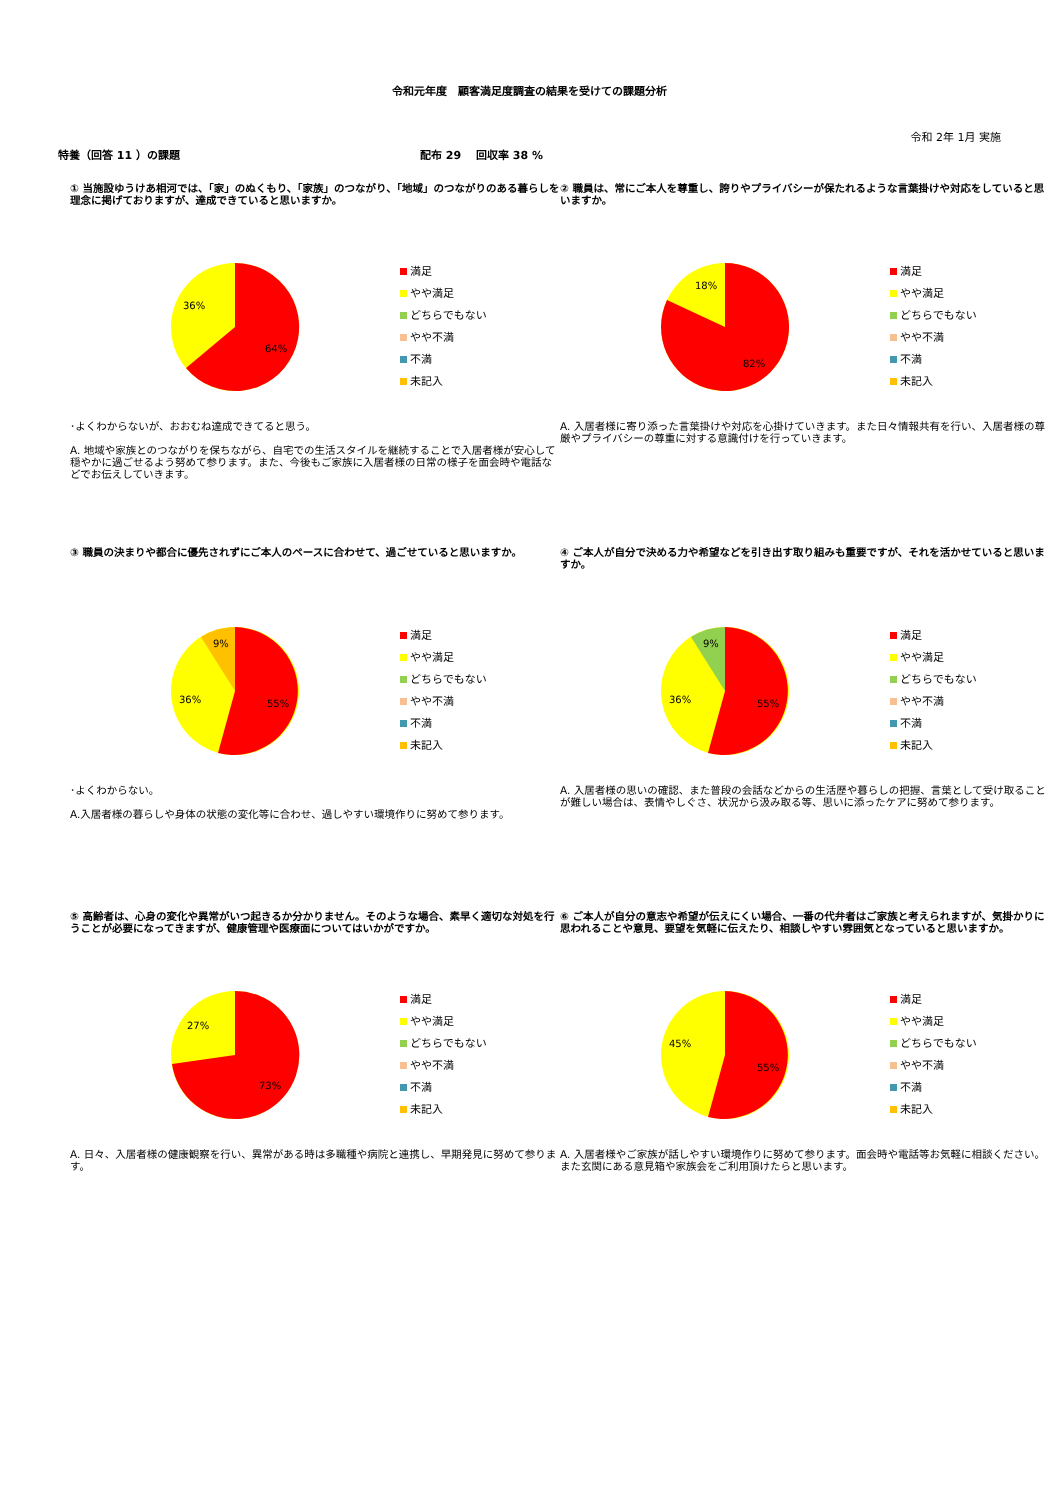令和元年度　顧客満足度調査の結果を受けての課題分析
令和 2年 1月 実施
特養（回答 11 ）の課題 配布 29　 回収率 38 %
① 当施設ゆうけあ相河では、「家」のぬくもり、「家族」のつながり、「地域」のつながりのある暮らしを理念に掲げておりますが、達成できていると思いますか。
36%
64%
満足
やや満足
どちらでもない
やや不満
不満
未記入
･よくわからないが、おおむね達成できてると思う。
A. 地域や家族とのつながりを保ちながら、自宅での生活スタイルを継続することで入居者様が安心して穏やかに過ごせるよう努めて参ります。また、今後もご家族に入居者様の日常の様子を面会時や電話などでお伝えしていきます。
② 職員は、常にご本人を尊重し、誇りやプライバシーが保たれるような言葉掛けや対応をしていると思いますか。
18%
82%
満足
やや満足
どちらでもない
やや不満
不満
未記入
A. 入居者様に寄り添った言葉掛けや対応を心掛けていきます。また日々情報共有を行い、入居者様の尊厳やプライバシーの尊重に対する意識付けを行っていきます。
③ 職員の決まりや都合に優先されずにご本人のペースに合わせて、過ごせていると思いますか。
9%
36%
55%
満足
やや満足
どちらでもない
やや不満
不満
未記入
･よくわからない。
A.入居者様の暮らしや身体の状態の変化等に合わせ、過しやすい環境作りに努めて参ります。
④ ご本人が自分で決める力や希望などを引き出す取り組みも重要ですが、それを活かせていると思いますか。
9%
36%
55%
満足
やや満足
どちらでもない
やや不満
不満
未記入
A. 入居者様の思いの確認、また普段の会話などからの生活歴や暮らしの把握、言葉として受け取ることが難しい場合は、表情やしぐさ、状況から汲み取る等、思いに添ったケアに努めて参ります。
⑤ 高齢者は、心身の変化や異常がいつ起きるか分かりません。そのような場合、素早く適切な対処を行うことが必要になってきますが、健康管理や医療面についてはいかがですか。
27%
73%
満足
やや満足
どちらでもない
やや不満
不満
未記入
A. 日々、入居者様の健康観察を行い、異常がある時は多職種や病院と連携し、早期発見に努めて参ります。
⑥ ご本人が自分の意志や希望が伝えにくい場合、一番の代弁者はご家族と考えられますが、気掛かりに思われることや意見、要望を気軽に伝えたり、相談しやすい雰囲気となっていると思いますか。
45%
55%
満足
やや満足
どちらでもない
やや不満
不満
未記入
A. 入居者様やご家族が話しやすい環境作りに努めて参ります。面会時や電話等お気軽に相談ください。また玄関にある意見箱や家族会をご利用頂けたらと思います。